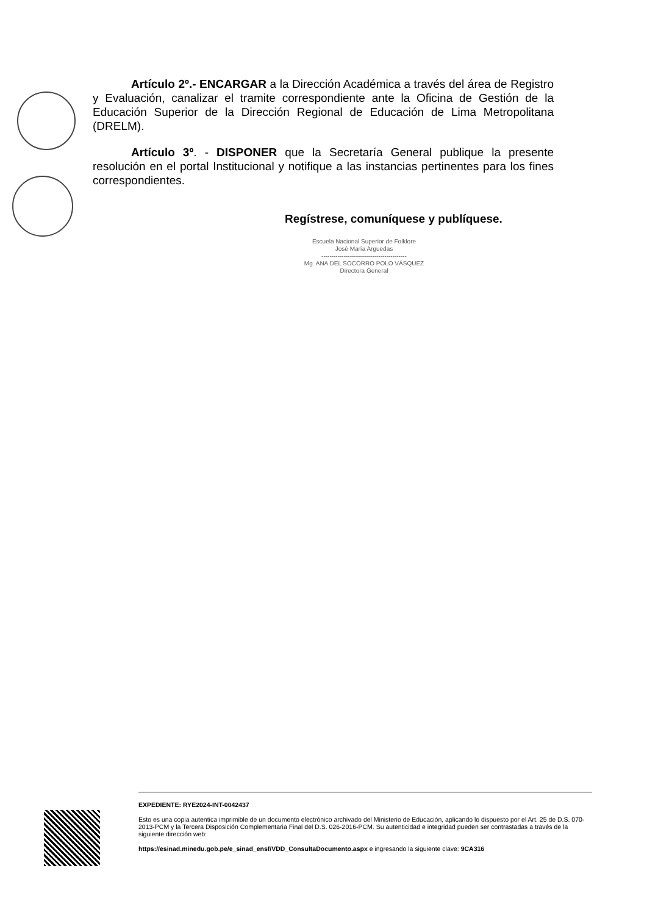Artículo 2º.- ENCARGAR a la Dirección Académica a través del área de Registro y Evaluación, canalizar el tramite correspondiente ante la Oficina de Gestión de la Educación Superior de la Dirección Regional de Educación de Lima Metropolitana (DRELM).
Artículo 3º. - DISPONER que la Secretaría General publique la presente resolución en el portal Institucional y notifique a las instancias pertinentes para los fines correspondientes.
Regístrese, comuníquese y publíquese.
Escuela Nacional Superior de Folklore
José María Arguedas
------------------------------------------
Mg. ANA DEL SOCORRO POLO VÁSQUEZ
Directora General
EXPEDIENTE: RYE2024-INT-0042437
Esto es una copia autentica imprimible de un documento electrónico archivado del Ministerio de Educación, aplicando lo dispuesto por el Art. 25 de D.S. 070-2013-PCM y la Tercera Disposición Complementaria Final del D.S. 026-2016-PCM. Su autenticidad e integridad pueden ser contrastadas a través de la siguiente dirección web:
https://esinad.minedu.gob.pe/e_sinad_ensf/VDD_ConsultaDocumento.aspx e ingresando la siguiente clave: 9CA316